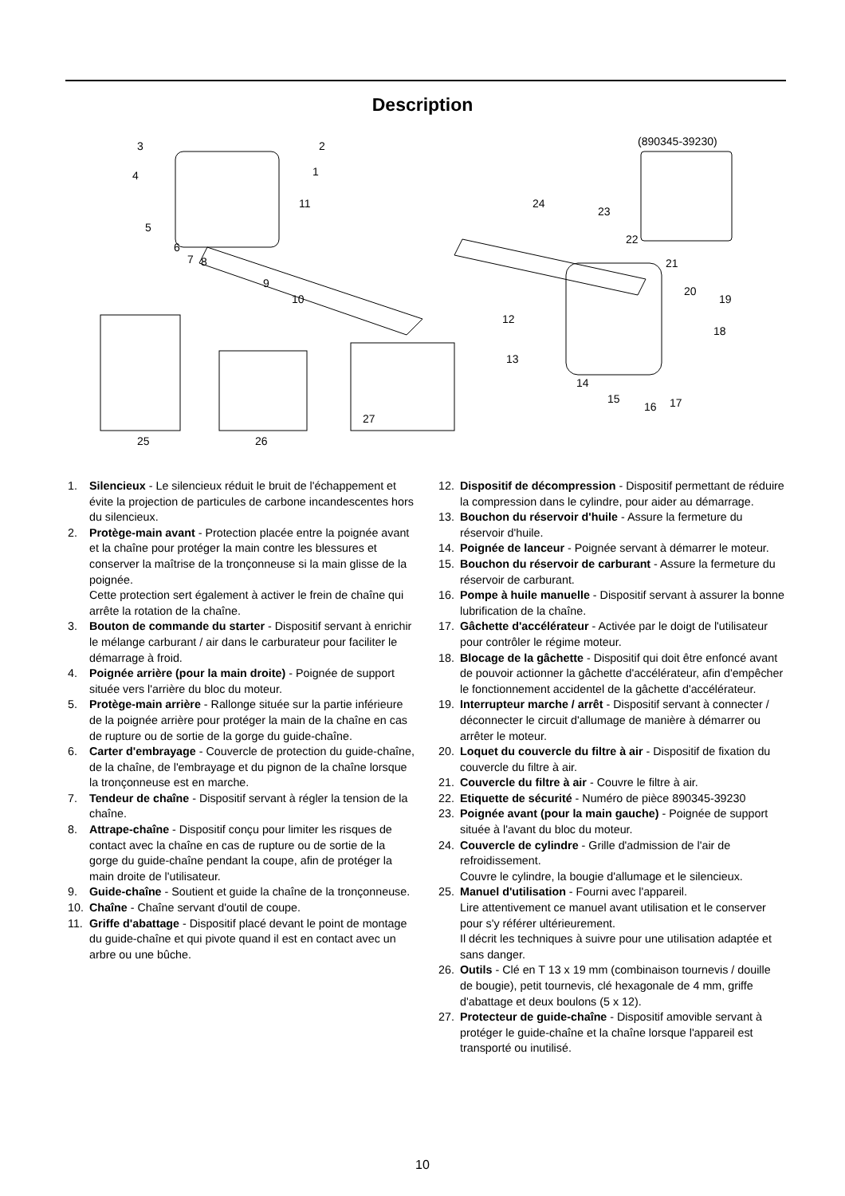Description
(890345-39230)
3
2
4
1
11
5
6
7
8
9
10
24
23
22
21
20
19
18
12
13
14
15
16
17
25
26
27
1. Silencieux - Le silencieux réduit le bruit de l'échappement et évite la projection de particules de carbone incandescentes hors du silencieux.
2. Protège-main avant - Protection placée entre la poignée avant et la chaîne pour protéger la main contre les blessures et conserver la maîtrise de la tronçonneuse si la main glisse de la poignée.
Cette protection sert également à activer le frein de chaîne qui arrête la rotation de la chaîne.
3. Bouton de commande du starter - Dispositif servant à enrichir le mélange carburant / air dans le carburateur pour faciliter le démarrage à froid.
4. Poignée arrière (pour la main droite) - Poignée de support située vers l'arrière du bloc du moteur.
5. Protège-main arrière - Rallonge située sur la partie inférieure de la poignée arrière pour protéger la main de la chaîne en cas de rupture ou de sortie de la gorge du guide-chaîne.
6. Carter d'embrayage - Couvercle de protection du guide-chaîne, de la chaîne, de l'embrayage et du pignon de la chaîne lorsque la tronçonneuse est en marche.
7. Tendeur de chaîne - Dispositif servant à régler la tension de la chaîne.
8. Attrape-chaîne - Dispositif conçu pour limiter les risques de contact avec la chaîne en cas de rupture ou de sortie de la gorge du guide-chaîne pendant la coupe, afin de protéger la main droite de l'utilisateur.
9. Guide-chaîne - Soutient et guide la chaîne de la tronçonneuse.
10. Chaîne - Chaîne servant d'outil de coupe.
11. Griffe d'abattage - Dispositif placé devant le point de montage du guide-chaîne et qui pivote quand il est en contact avec un arbre ou une bûche.
12. Dispositif de décompression - Dispositif permettant de réduire la compression dans le cylindre, pour aider au démarrage.
13. Bouchon du réservoir d'huile - Assure la fermeture du réservoir d'huile.
14. Poignée de lanceur - Poignée servant à démarrer le moteur.
15. Bouchon du réservoir de carburant - Assure la fermeture du réservoir de carburant.
16. Pompe à huile manuelle - Dispositif servant à assurer la bonne lubrification de la chaîne.
17. Gâchette d'accélérateur - Activée par le doigt de l'utilisateur pour contrôler le régime moteur.
18. Blocage de la gâchette - Dispositif qui doit être enfoncé avant de pouvoir actionner la gâchette d'accélérateur, afin d'empêcher le fonctionnement accidentel de la gâchette d'accélérateur.
19. Interrupteur marche / arrêt - Dispositif servant à connecter / déconnecter le circuit d'allumage de manière à démarrer ou arrêter le moteur.
20. Loquet du couvercle du filtre à air - Dispositif de fixation du couvercle du filtre à air.
21. Couvercle du filtre à air - Couvre le filtre à air.
22. Etiquette de sécurité - Numéro de pièce 890345-39230
23. Poignée avant (pour la main gauche) - Poignée de support située à l'avant du bloc du moteur.
24. Couvercle de cylindre - Grille d'admission de l'air de refroidissement.
Couvre le cylindre, la bougie d'allumage et le silencieux.
25. Manuel d'utilisation - Fourni avec l'appareil.
Lire attentivement ce manuel avant utilisation et le conserver pour s'y référer ultérieurement.
Il décrit les techniques à suivre pour une utilisation adaptée et sans danger.
26. Outils - Clé en T 13 x 19 mm (combinaison tournevis / douille de bougie), petit tournevis, clé hexagonale de 4 mm, griffe d'abattage et deux boulons (5 x 12).
27. Protecteur de guide-chaîne - Dispositif amovible servant à protéger le guide-chaîne et la chaîne lorsque l'appareil est transporté ou inutilisé.
10